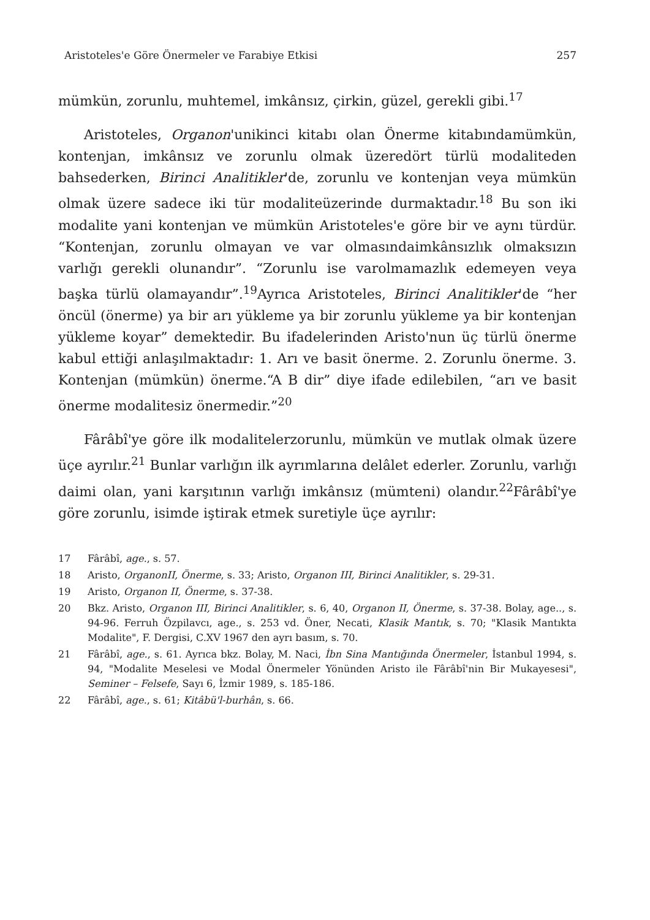Aristoteles'e Göre Önermeler ve Farabiye Etkisi 257
mümkün, zorunlu, muhtemel, imkânsız, çirkin, güzel, gerekli gibi.<sup>17</sup>
Aristoteles, Organon'unikinci kitabı olan Önerme kitabındamümkün, kontenjan, imkânsız ve zorunlu olmak üzeredört türlü modaliteden bahsederken, Birinci Analitikler'de, zorunlu ve kontenjan veya mümkün olmak üzere sadece iki tür modaliteüzerinde durmaktadır.<sup>18</sup> Bu son iki modalite yani kontenjan ve mümkün Aristoteles'e göre bir ve aynı türdür. “Kontenjan, zorunlu olmayan ve var olmasındaimkânsızlık olmaksızın varlığı gerekli olunandır”. “Zorunlu ise varolmamazlık edemeyen veya başka türlü olamayandır”.<sup>19</sup>Ayrıca Aristoteles, Birinci Analitikler'de “her öncül (önerme) ya bir arı yükleme ya bir zorunlu yükleme ya bir kontenjan yükleme koyar” demektedir. Bu ifadelerinden Aristo'nun üç türlü önerme kabul ettiği anlaşılmaktadır: 1. Arı ve basit önerme. 2. Zorunlu önerme. 3. Kontenjan (mümkün) önerme.“A B dir” diye ifade edilebilen, “arı ve basit önerme modalitesiz önermedir.”<sup>20</sup>
Fârâbî'ye göre ilk modalitelerzorunlu, mümkün ve mutlak olmak üzere üçe ayrılır.<sup>21</sup> Bunlar varlığın ilk ayrımlarına delâlet ederler. Zorunlu, varlığı daimi olan, yani karşıtının varlığı imkânsız (mümteni) olandır.<sup>22</sup>Fârâbî'ye göre zorunlu, isimde iştirak etmek suretiyle üçe ayrılır:
17 Fârâbî, age., s. 57.
18 Aristo, OrganonII, Önerme, s. 33; Aristo, Organon III, Birinci Analitikler, s. 29-31.
19 Aristo, Organon II, Önerme, s. 37-38.
20 Bkz. Aristo, Organon III, Birinci Analitikler, s. 6, 40, Organon II, Önerme, s. 37-38. Bolay, age.., s. 94-96. Ferruh Özpilavcı, age., s. 253 vd. Öner, Necati, Klasik Mantık, s. 70; "Klasik Mantıkta Modalite", F. Dergisi, C.XV 1967 den ayrı basım, s. 70.
21 Fârâbî, age., s. 61. Ayrıca bkz. Bolay, M. Naci, İbn Sina Mantığında Önermeler, İstanbul 1994, s. 94, "Modalite Meselesi ve Modal Önermeler Yönünden Aristo ile Fârâbî'nin Bir Mukayesesi", Seminer – Felsefe, Sayı 6, İzmir 1989, s. 185-186.
22 Fârâbî, age., s. 61; Kitâbü'l-burhân, s. 66.